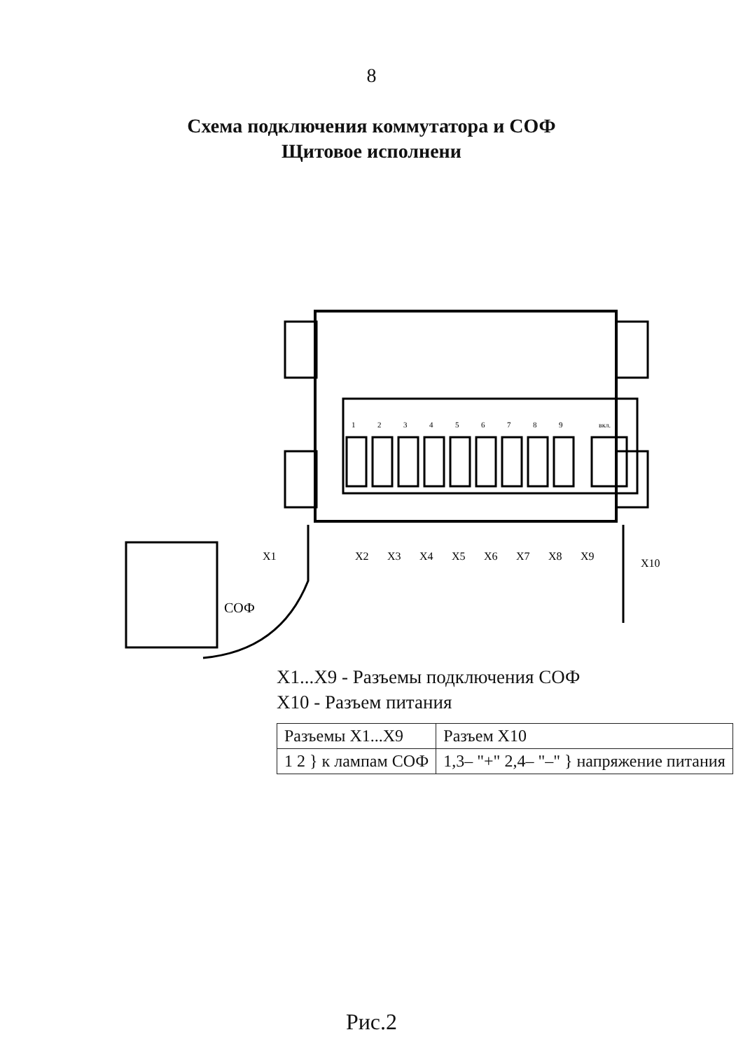8
Схема подключения коммутатора и СОФ
Щитовое исполнени
X1
X2
X3
X4
X5
X6
X7
X8
X9
X10
СОФ
1
2
3
4
5
6
7
8
9
вкл.
X1...X9 - Разъемы подключения СОФ
X10 - Разъем питания
| Разъемы X1...X9 | Разъем X10 |
| --- | --- |
| 1 2 } к лампам СОФ | 1,3– "+" 2,4– "–" } напряжение питания |
Рис.2